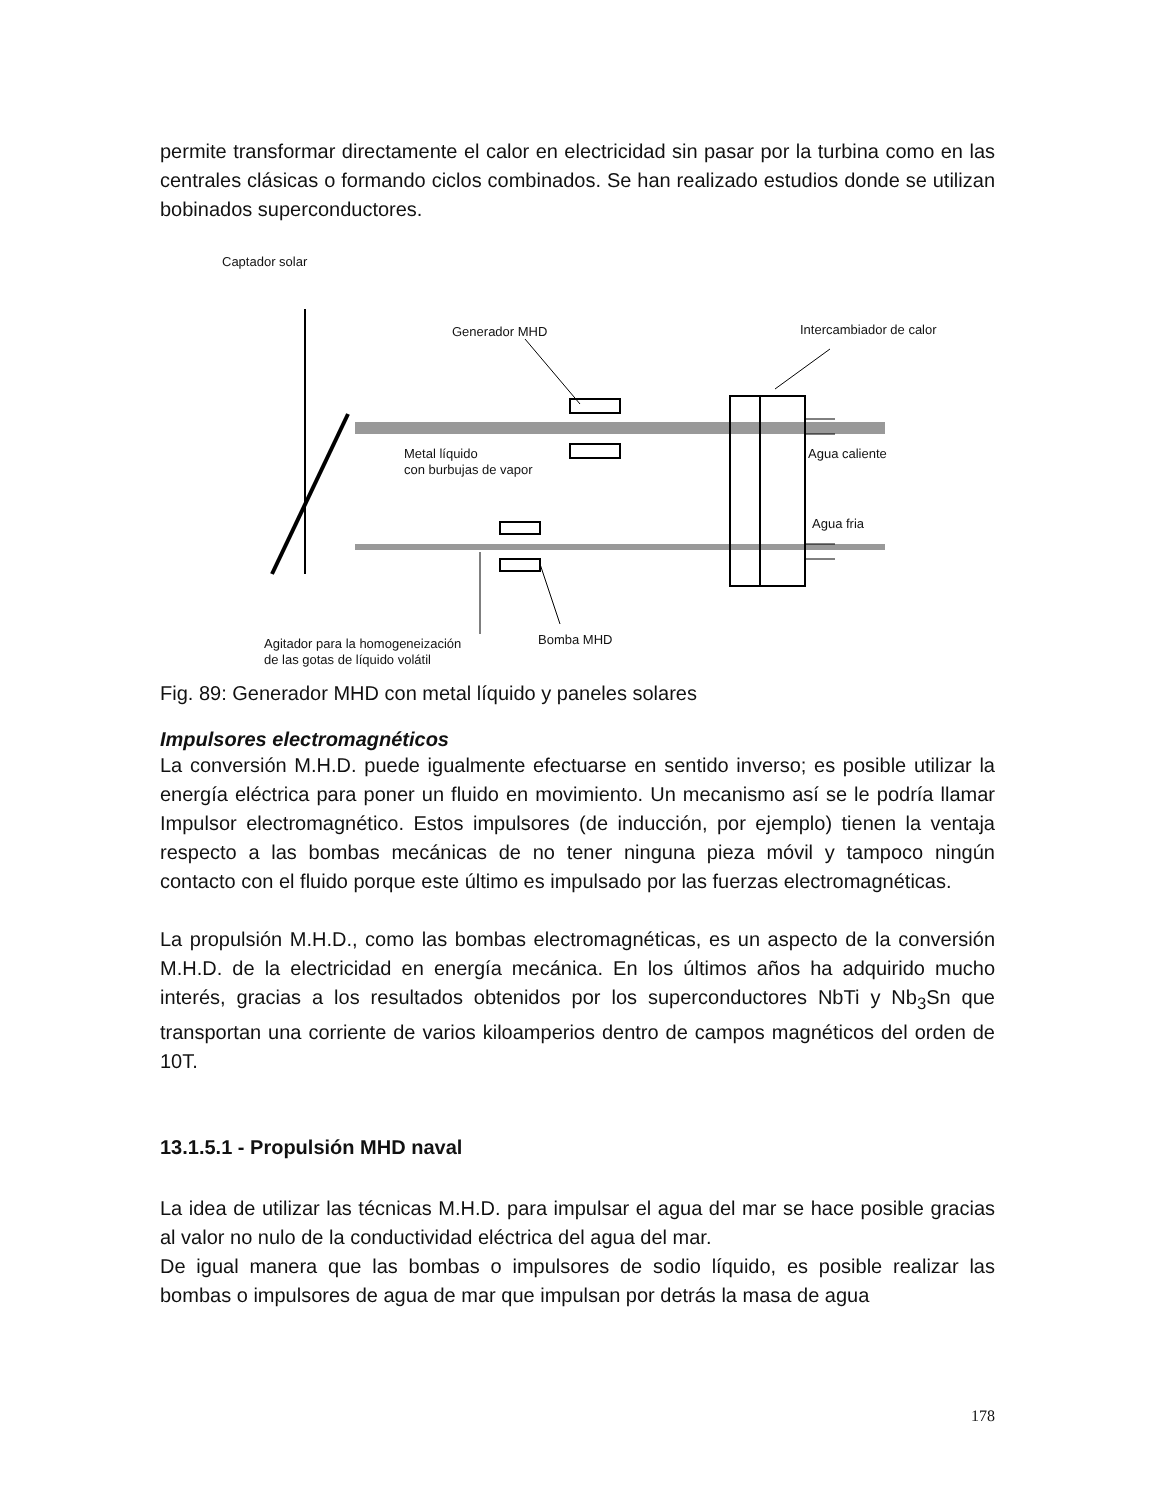permite transformar directamente el calor en electricidad sin pasar por la turbina como en las centrales clásicas o formando ciclos combinados. Se han realizado estudios donde se utilizan bobinados superconductores.
Captador solar
Generador MHD Intercambiador de calor
Metal líquido
con burbujas de vapor
Agua caliente
Agua fria
Bomba MHD
Agitador para la homogeneización
de las gotas de líquido volátil
Fig. 89: Generador MHD con metal líquido y paneles solares
Impulsores electromagnéticos
La conversión M.H.D. puede igualmente efectuarse en sentido inverso; es posible utilizar la energía eléctrica para poner un fluido en movimiento. Un mecanismo así se le podría llamar Impulsor electromagnético. Estos impulsores (de inducción, por ejemplo) tienen la ventaja respecto a las bombas mecánicas de no tener ninguna pieza móvil y tampoco ningún contacto con el fluido porque este último es impulsado por las fuerzas electromagnéticas.
La propulsión M.H.D., como las bombas electromagnéticas, es un aspecto de la conversión M.H.D. de la electricidad en energía mecánica. En los últimos años ha adquirido mucho interés, gracias a los resultados obtenidos por los superconductores NbTi y Nb<sub>3</sub>Sn que transportan una corriente de varios kiloamperios dentro de campos magnéticos del orden de 10T.
13.1.5.1 - Propulsión MHD naval
La idea de utilizar las técnicas M.H.D. para impulsar el agua del mar se hace posible gracias al valor no nulo de la conductividad eléctrica del agua del mar.
De igual manera que las bombas o impulsores de sodio líquido, es posible realizar las bombas o impulsores de agua de mar que impulsan por detrás la masa de agua
178